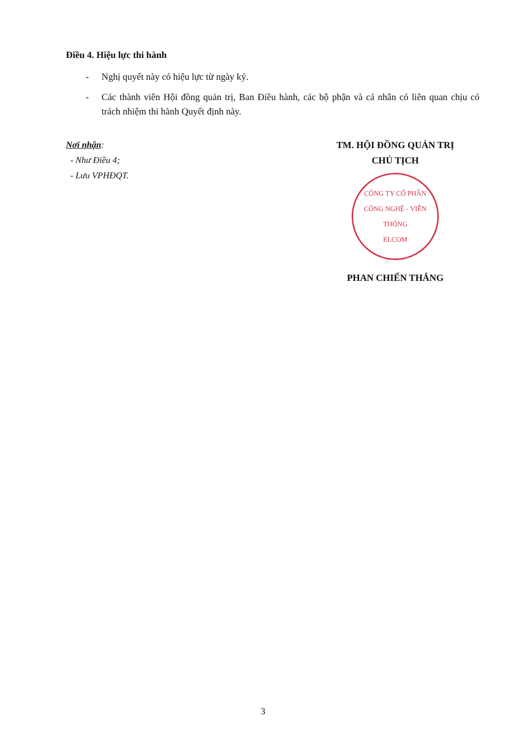Điều 4. Hiệu lực thi hành
- Nghị quyết này có hiệu lực từ ngày ký.
- Các thành viên Hội đồng quản trị, Ban Điều hành, các bộ phận và cá nhân có liên quan chịu có trách nhiệm thi hành Quyết định này.
Nơi nhận:
- Như Điều 4;
- Lưu VPHĐQT.
TM. HỘI ĐỒNG QUẢN TRỊ
CHỦ TỊCH
CÔNG TY CỔ PHẦN
CÔNG NGHỆ - VIỄN THÔNG
ELCOM
PHAN CHIẾN THẮNG
3